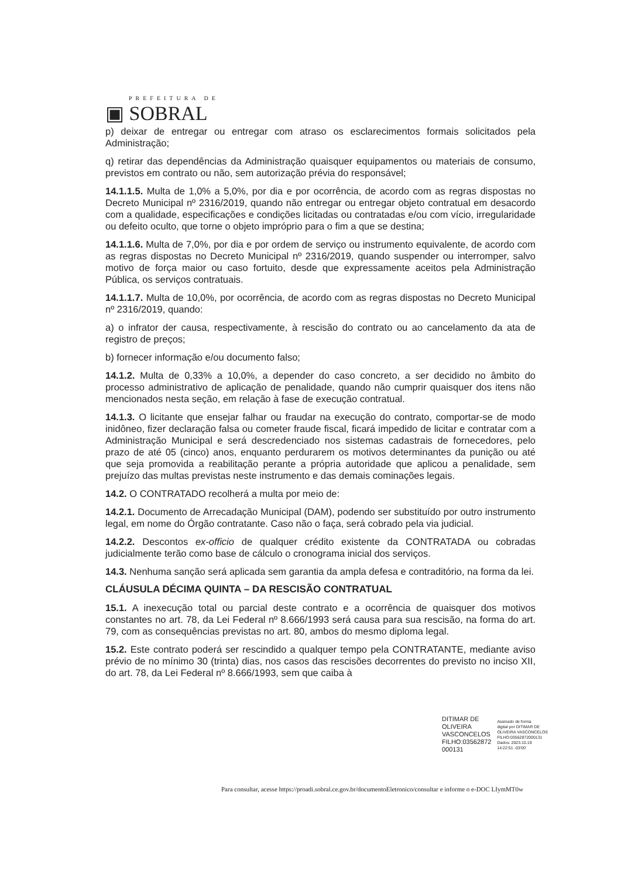PREFEITURA DE
▣ SOBRAL
p) deixar de entregar ou entregar com atraso os esclarecimentos formais solicitados pela Administração;
q) retirar das dependências da Administração quaisquer equipamentos ou materiais de consumo, previstos em contrato ou não, sem autorização prévia do responsável;
14.1.1.5. Multa de 1,0% a 5,0%, por dia e por ocorrência, de acordo com as regras dispostas no Decreto Municipal nº 2316/2019, quando não entregar ou entregar objeto contratual em desacordo com a qualidade, especificações e condições licitadas ou contratadas e/ou com vício, irregularidade ou defeito oculto, que torne o objeto impróprio para o fim a que se destina;
14.1.1.6. Multa de 7,0%, por dia e por ordem de serviço ou instrumento equivalente, de acordo com as regras dispostas no Decreto Municipal nº 2316/2019, quando suspender ou interromper, salvo motivo de força maior ou caso fortuito, desde que expressamente aceitos pela Administração Pública, os serviços contratuais.
14.1.1.7. Multa de 10,0%, por ocorrência, de acordo com as regras dispostas no Decreto Municipal nº 2316/2019, quando:
a) o infrator der causa, respectivamente, à rescisão do contrato ou ao cancelamento da ata de registro de preços;
b) fornecer informação e/ou documento falso;
14.1.2. Multa de 0,33% a 10,0%, a depender do caso concreto, a ser decidido no âmbito do processo administrativo de aplicação de penalidade, quando não cumprir quaisquer dos itens não mencionados nesta seção, em relação à fase de execução contratual.
14.1.3. O licitante que ensejar falhar ou fraudar na execução do contrato, comportar-se de modo inidôneo, fizer declaração falsa ou cometer fraude fiscal, ficará impedido de licitar e contratar com a Administração Municipal e será descredenciado nos sistemas cadastrais de fornecedores, pelo prazo de até 05 (cinco) anos, enquanto perdurarem os motivos determinantes da punição ou até que seja promovida a reabilitação perante a própria autoridade que aplicou a penalidade, sem prejuízo das multas previstas neste instrumento e das demais cominações legais.
14.2. O CONTRATADO recolherá a multa por meio de:
14.2.1. Documento de Arrecadação Municipal (DAM), podendo ser substituído por outro instrumento legal, em nome do Órgão contratante. Caso não o faça, será cobrado pela via judicial.
14.2.2. Descontos ex-officio de qualquer crédito existente da CONTRATADA ou cobradas judicialmente terão como base de cálculo o cronograma inicial dos serviços.
14.3. Nenhuma sanção será aplicada sem garantia da ampla defesa e contraditório, na forma da lei.
CLÁUSULA DÉCIMA QUINTA – DA RESCISÃO CONTRATUAL
15.1. A inexecução total ou parcial deste contrato e a ocorrência de quaisquer dos motivos constantes no art. 78, da Lei Federal nº 8.666/1993 será causa para sua rescisão, na forma do art. 79, com as consequências previstas no art. 80, ambos do mesmo diploma legal.
15.2. Este contrato poderá ser rescindido a qualquer tempo pela CONTRATANTE, mediante aviso prévio de no mínimo 30 (trinta) dias, nos casos das rescisões decorrentes do previsto no inciso XII, do art. 78, da Lei Federal nº 8.666/1993, sem que caiba à
DITIMAR DE
OLIVEIRA
VASCONCELOS
FILHO:03562872
000131
Assinado de forma
digital por DITIMAR DE
OLIVEIRA VASCONCELOS
FILHO:03562872000131
Dados: 2023.10.19
14:22:51 -03'00'
Para consultar, acesse https://proadi.sobral.ce.gov.br/documentoEletronico/consultar e informe o e-DOC LIymMT0w